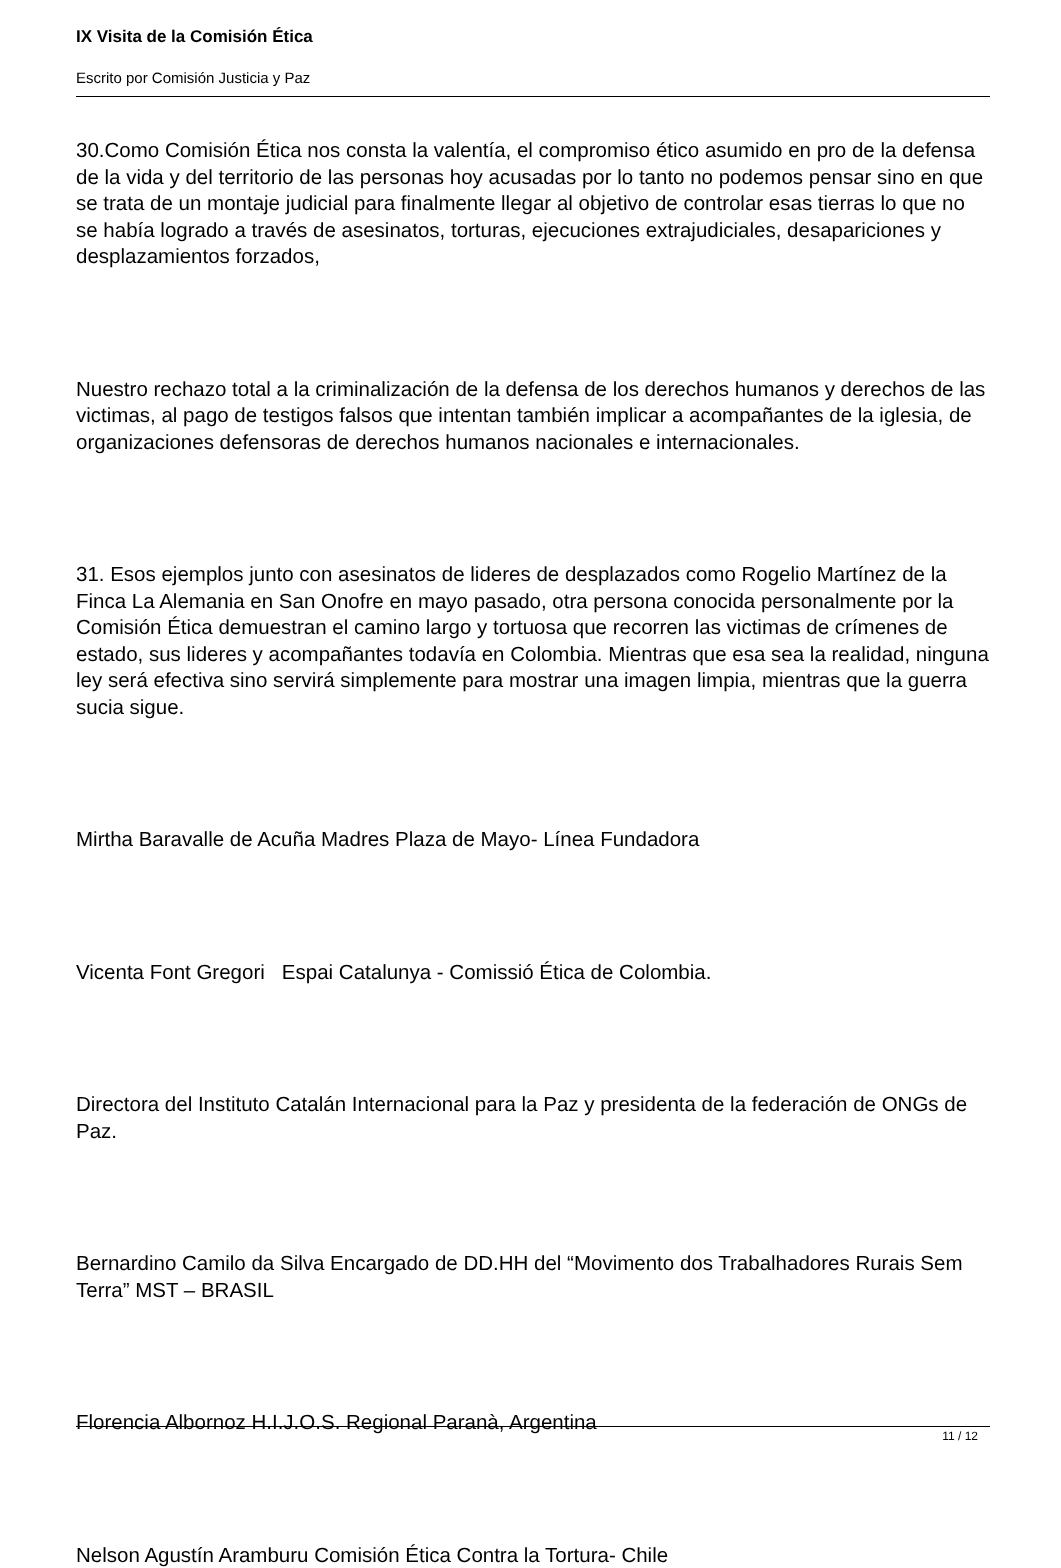IX Visita de la Comisión Ética
Escrito por Comisión Justicia y Paz
30.Como Comisión Ética nos consta la valentía, el compromiso ético asumido en pro de la defensa de la vida y del territorio de las personas hoy acusadas por lo tanto no podemos pensar sino en que se trata de un montaje judicial para finalmente llegar al objetivo de controlar esas tierras lo que no se había logrado a través de asesinatos, torturas, ejecuciones extrajudiciales, desapariciones y desplazamientos forzados,
Nuestro rechazo total a la criminalización de la defensa de los derechos humanos y derechos de las victimas, al pago de testigos falsos que intentan también implicar a acompañantes de la iglesia, de organizaciones defensoras de derechos humanos nacionales e internacionales.
31. Esos ejemplos junto con asesinatos de lideres de desplazados como Rogelio Martínez de la Finca La Alemania en San Onofre en mayo pasado, otra persona conocida personalmente por la Comisión Ética demuestran el camino largo y tortuosa que recorren las victimas de crímenes de estado, sus lideres y acompañantes todavía en Colombia. Mientras que esa sea la realidad, ninguna ley será efectiva sino servirá simplemente para mostrar una imagen limpia, mientras que la guerra sucia sigue.
Mirtha Baravalle de Acuña Madres Plaza de Mayo- Línea Fundadora
Vicenta Font Gregori Espai Catalunya - Comissió Ética de Colombia.
Directora del Instituto Catalán Internacional para la Paz y presidenta de la federación de ONGs de Paz.
Bernardino Camilo da Silva Encargado de DD.HH del “Movimento dos Trabalhadores Rurais Sem Terra” MST – BRASIL
Florencia Albornoz H.I.J.O.S. Regional Paranà, Argentina
Nelson Agustín Aramburu Comisión Ética Contra la Tortura- Chile
11 / 12